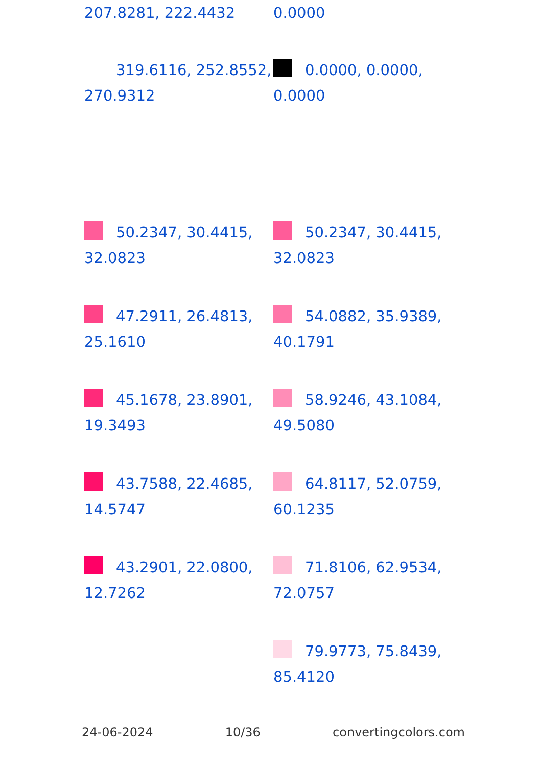| 207.8281, 222.4432 | 0.0000 |
| 319.6116, 252.8552, 270.9312 | 0.0000, 0.0000, 0.0000 |
| 50.2347, 30.4415, 32.0823 | 50.2347, 30.4415, 32.0823 |
| 47.2911, 26.4813, 25.1610 | 54.0882, 35.9389, 40.1791 |
| 45.1678, 23.8901, 19.3493 | 58.9246, 43.1084, 49.5080 |
| 43.7588, 22.4685, 14.5747 | 64.8117, 52.0759, 60.1235 |
| 43.2901, 22.0800, 12.7262 | 71.8106, 62.9534, 72.0757 |
| | 79.9773, 75.8439, 85.4120 |
24-06-2024 10/36 convertingcolors.com